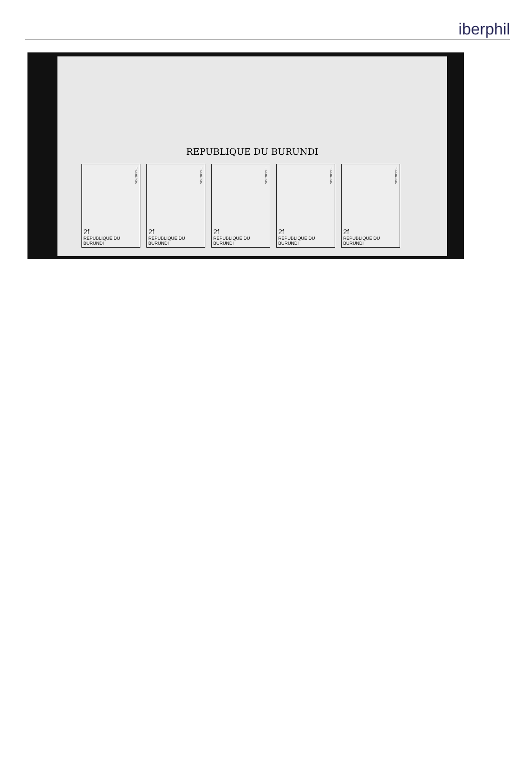iberphil
REPUBLIQUE DU BURUNDI
THUNBERGIA
2f
REPUBLIQUE DU BURUNDI
THUNBERGIA
2f
REPUBLIQUE DU BURUNDI
THUNBERGIA
2f
REPUBLIQUE DU BURUNDI
THUNBERGIA
2f
REPUBLIQUE DU BURUNDI
THUNBERGIA
2f
REPUBLIQUE DU BURUNDI